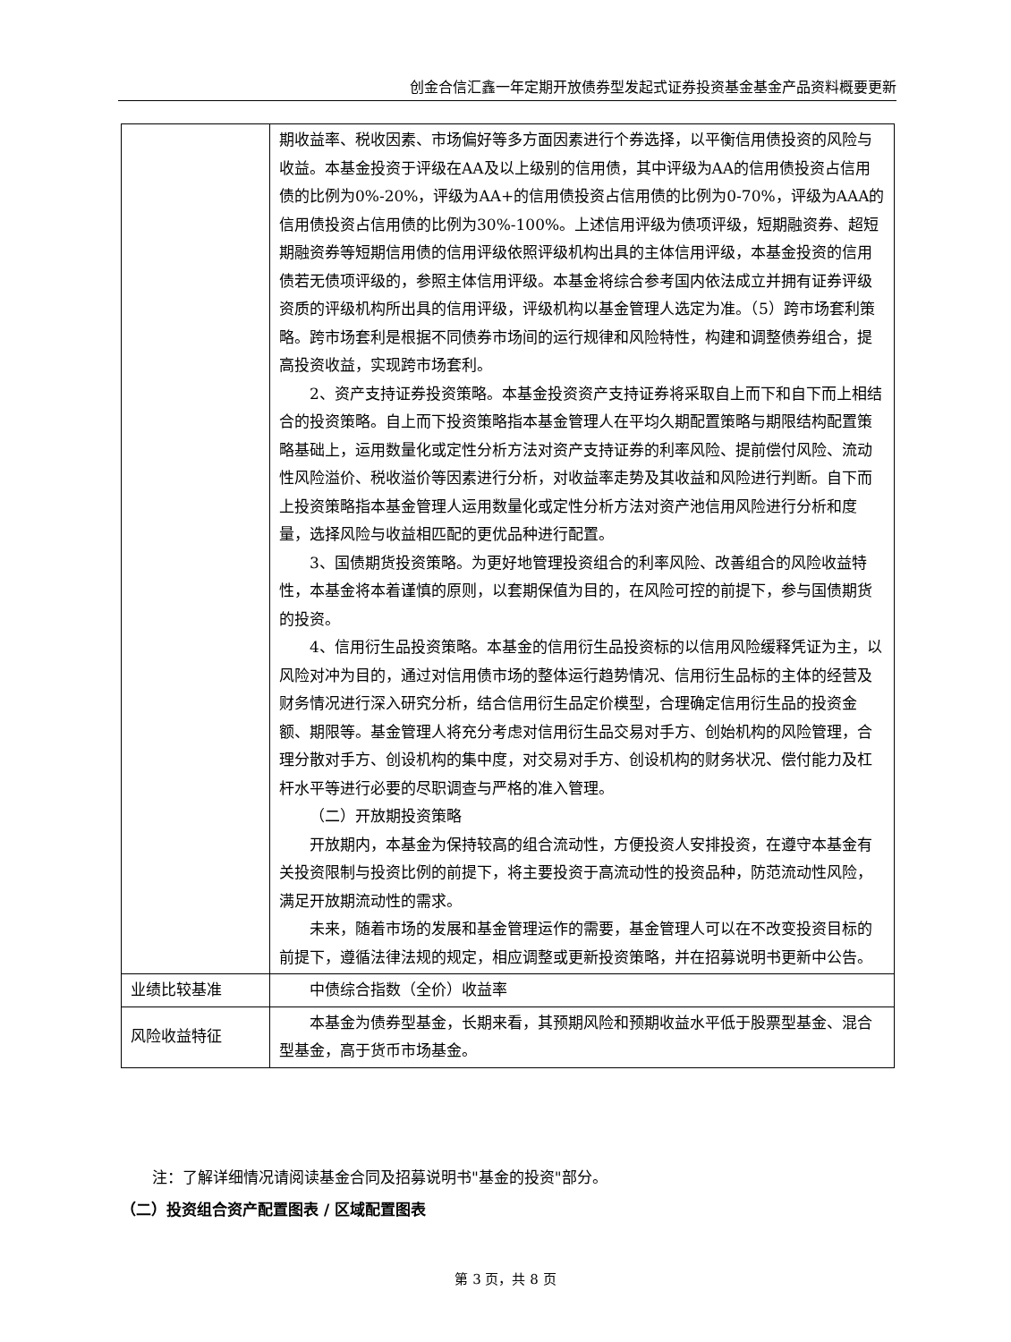创金合信汇鑫一年定期开放债券型发起式证券投资基金基金产品资料概要更新
| | 期收益率、税收因素、市场偏好等多方面因素进行个券选择，以平衡信用债投资的风险与收益。本基金投资于评级在AA及以上级别的信用债，其中评级为AA的信用债投资占信用债的比例为0%-20%，评级为AA+的信用债投资占信用债的比例为0-70%，评级为AAA的信用债投资占信用债的比例为30%-100%。上述信用评级为债项评级，短期融资券、超短期融资券等短期信用债的信用评级依照评级机构出具的主体信用评级，本基金投资的信用债若无债项评级的，参照主体信用评级。本基金将综合参考国内依法成立并拥有证券评级资质的评级机构所出具的信用评级，评级机构以基金管理人选定为准。（5）跨市场套利策略。跨市场套利是根据不同债券市场间的运行规律和风险特性，构建和调整债券组合，提高投资收益，实现跨市场套利。 2、资产支持证券投资策略。本基金投资资产支持证券将采取自上而下和自下而上相结合的投资策略。自上而下投资策略指本基金管理人在平均久期配置策略与期限结构配置策略基础上，运用数量化或定性分析方法对资产支持证券的利率风险、提前偿付风险、流动性风险溢价、税收溢价等因素进行分析，对收益率走势及其收益和风险进行判断。自下而上投资策略指本基金管理人运用数量化或定性分析方法对资产池信用风险进行分析和度量，选择风险与收益相匹配的更优品种进行配置。 3、国债期货投资策略。为更好地管理投资组合的利率风险、改善组合的风险收益特性，本基金将本着谨慎的原则，以套期保值为目的，在风险可控的前提下，参与国债期货的投资。 4、信用衍生品投资策略。本基金的信用衍生品投资标的以信用风险缓释凭证为主，以风险对冲为目的，通过对信用债市场的整体运行趋势情况、信用衍生品标的主体的经营及财务情况进行深入研究分析，结合信用衍生品定价模型，合理确定信用衍生品的投资金额、期限等。基金管理人将充分考虑对信用衍生品交易对手方、创始机构的风险管理，合理分散对手方、创设机构的集中度，对交易对手方、创设机构的财务状况、偿付能力及杠杆水平等进行必要的尽职调查与严格的准入管理。 （二）开放期投资策略 开放期内，本基金为保持较高的组合流动性，方便投资人安排投资，在遵守本基金有关投资限制与投资比例的前提下，将主要投资于高流动性的投资品种，防范流动性风险，满足开放期流动性的需求。 未来，随着市场的发展和基金管理运作的需要，基金管理人可以在不改变投资目标的前提下，遵循法律法规的规定，相应调整或更新投资策略，并在招募说明书更新中公告。 |
| 业绩比较基准 | 中债综合指数（全价）收益率 |
| 风险收益特征 | 本基金为债券型基金，长期来看，其预期风险和预期收益水平低于股票型基金、混合型基金，高于货币市场基金。 |
注：了解详细情况请阅读基金合同及招募说明书"基金的投资"部分。
（二）投资组合资产配置图表 / 区域配置图表
第 3 页，共 8 页